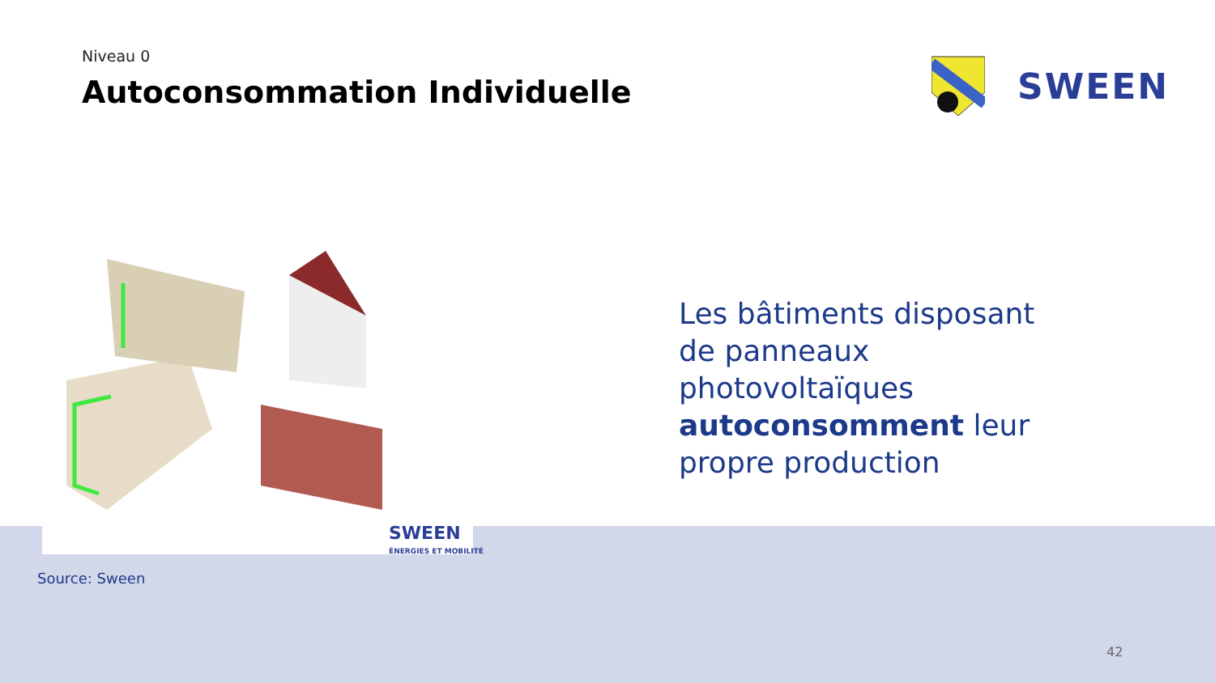Niveau 0
Autoconsommation Individuelle
SWEEN
SWEEN
ÉNERGIES ET MOBILITÉ
Les bâtiments disposant de panneaux photovoltaïques autoconsomment leur propre production
Source: Sween
42